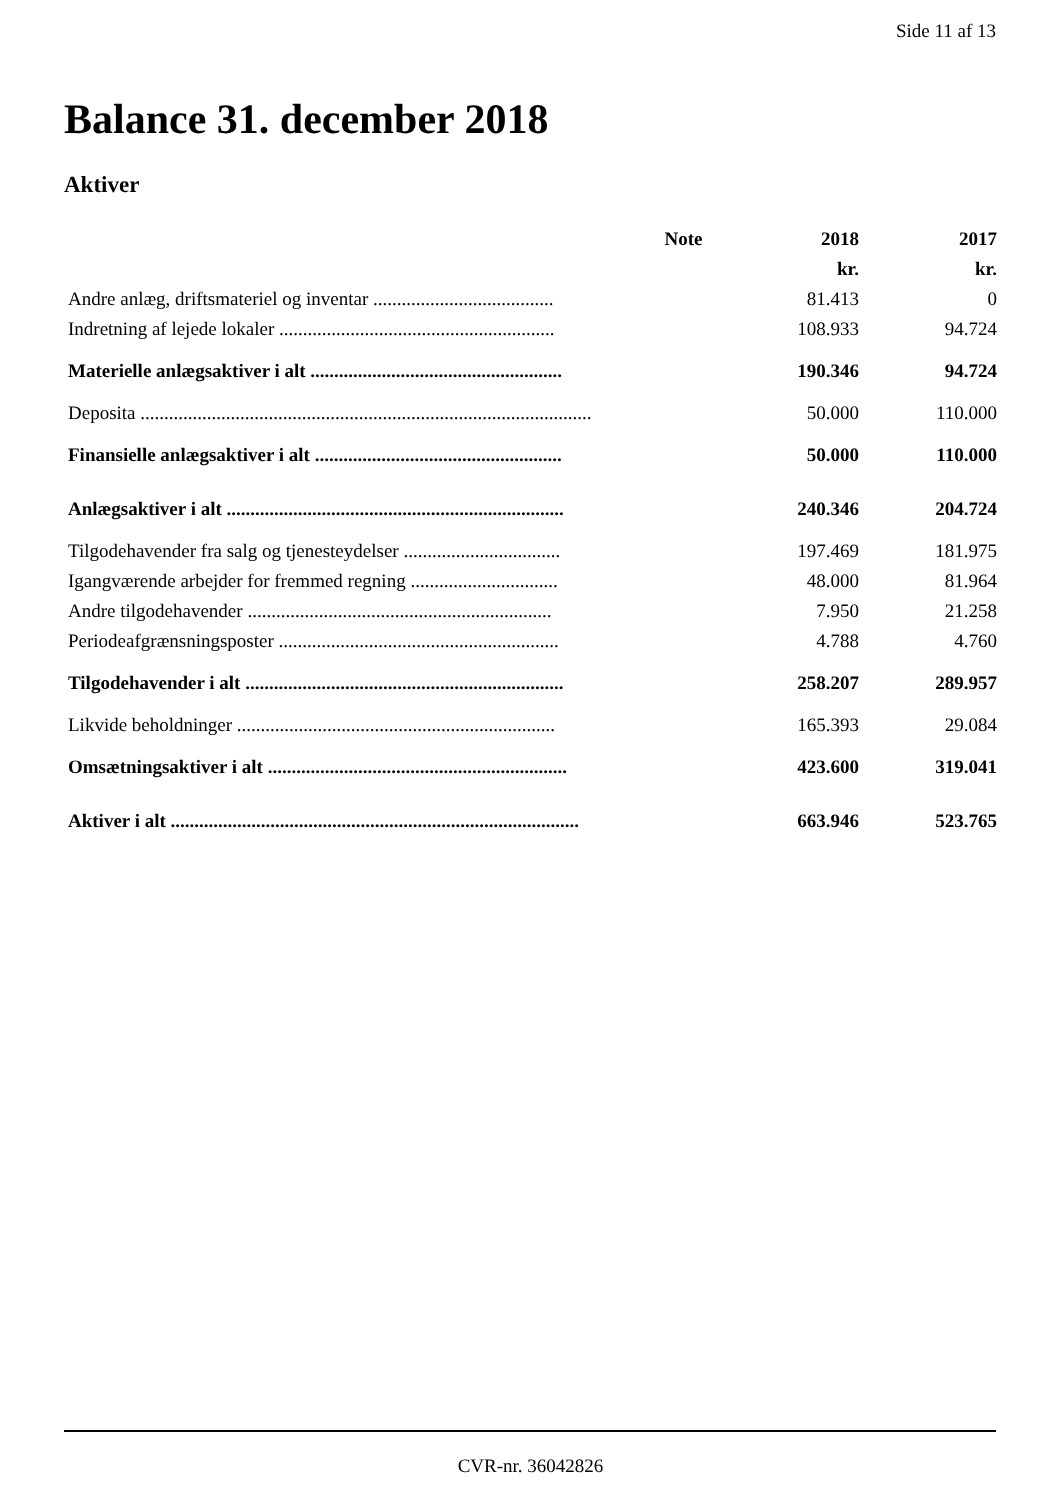Side 11 af 13
Balance 31. december 2018
Aktiver
| | Note | 2018 | 2017 |
| --- | --- | --- | --- |
| | | kr. | kr. |
| Andre anlæg, driftsmateriel og inventar ...................................... | | 81.413 | 0 |
| Indretning af lejede lokaler .......................................................... | | 108.933 | 94.724 |
| Materielle anlægsaktiver i alt ..................................................... | | 190.346 | 94.724 |
| Deposita ............................................................................................... | | 50.000 | 110.000 |
| Finansielle anlægsaktiver i alt .................................................... | | 50.000 | 110.000 |
| Anlægsaktiver i alt ....................................................................... | | 240.346 | 204.724 |
| Tilgodehavender fra salg og tjenesteydelser ................................. | | 197.469 | 181.975 |
| Igangværende arbejder for fremmed regning ............................... | | 48.000 | 81.964 |
| Andre tilgodehavender ................................................................ | | 7.950 | 21.258 |
| Periodeafgrænsningsposter ........................................................... | | 4.788 | 4.760 |
| Tilgodehavender i alt ................................................................... | | 258.207 | 289.957 |
| Likvide beholdninger ................................................................... | | 165.393 | 29.084 |
| Omsætningsaktiver i alt ............................................................... | | 423.600 | 319.041 |
| Aktiver i alt ...................................................................................... | | 663.946 | 523.765 |
CVR-nr. 36042826